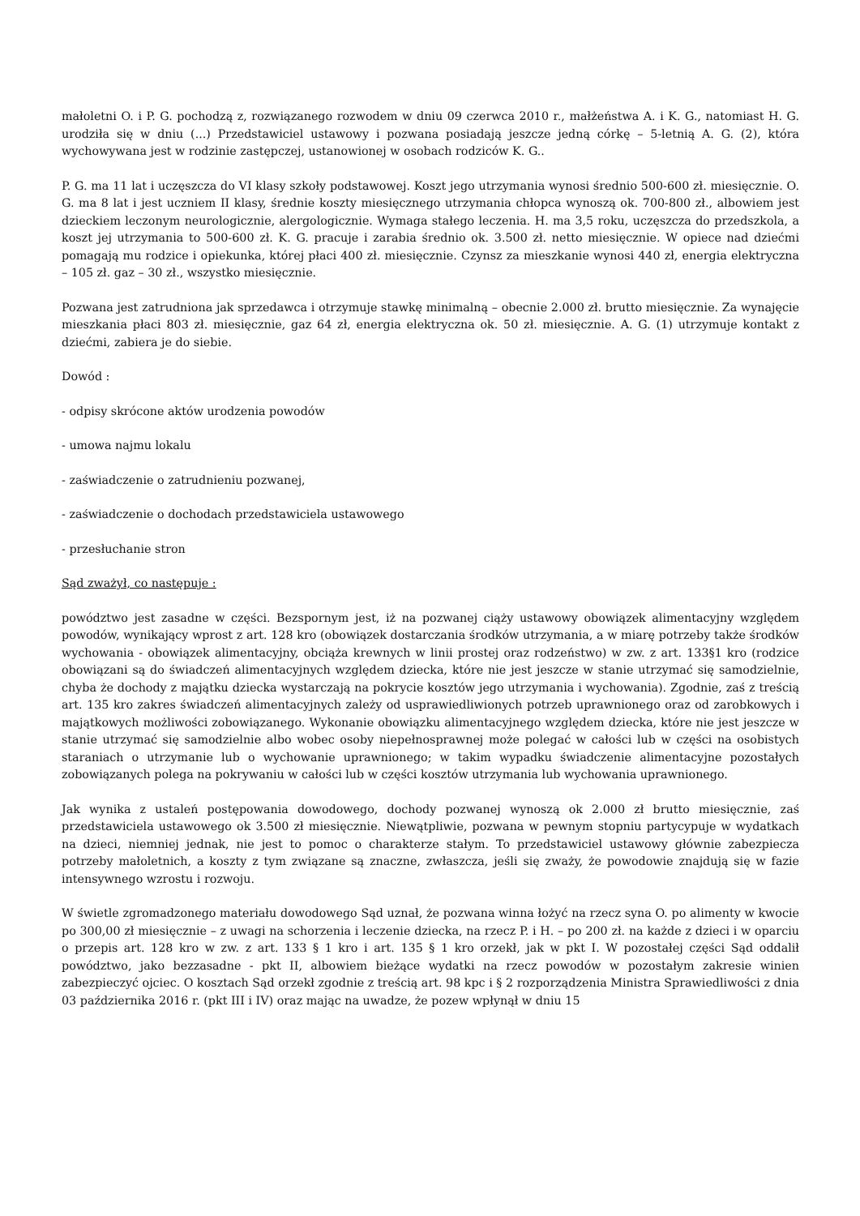małoletni O. i P. G. pochodzą z, rozwiązanego rozwodem w dniu 09 czerwca 2010 r., małżeństwa A. i K. G., natomiast H. G. urodziła się w dniu (...) Przedstawiciel ustawowy i pozwana posiadają jeszcze jedną córkę – 5-letnią A. G. (2), która wychowywana jest w rodzinie zastępczej, ustanowionej w osobach rodziców K. G..
P. G. ma 11 lat i uczęszcza do VI klasy szkoły podstawowej. Koszt jego utrzymania wynosi średnio 500-600 zł. miesięcznie. O. G. ma 8 lat i jest uczniem II klasy, średnie koszty miesięcznego utrzymania chłopca wynoszą ok. 700-800 zł., albowiem jest dzieckiem leczonym neurologicznie, alergologicznie. Wymaga stałego leczenia. H. ma 3,5 roku, uczęszcza do przedszkola, a koszt jej utrzymania to 500-600 zł. K. G. pracuje i zarabia średnio ok. 3.500 zł. netto miesięcznie. W opiece nad dziećmi pomagają mu rodzice i opiekunka, której płaci 400 zł. miesięcznie. Czynsz za mieszkanie wynosi 440 zł, energia elektryczna – 105 zł. gaz – 30 zł., wszystko miesięcznie.
Pozwana jest zatrudniona jak sprzedawca i otrzymuje stawkę minimalną – obecnie 2.000 zł. brutto miesięcznie. Za wynajęcie mieszkania płaci 803 zł. miesięcznie, gaz 64 zł, energia elektryczna ok. 50 zł. miesięcznie. A. G. (1) utrzymuje kontakt z dziećmi, zabiera je do siebie.
Dowód :
- odpisy skrócone aktów urodzenia powodów
- umowa najmu lokalu
- zaświadczenie o zatrudnieniu pozwanej,
- zaświadczenie o dochodach przedstawiciela ustawowego
- przesłuchanie stron
Sąd zważył, co następuje :
powództwo jest zasadne w części. Bezspornym jest, iż na pozwanej ciąży ustawowy obowiązek alimentacyjny względem powodów, wynikający wprost z art. 128 kro (obowiązek dostarczania środków utrzymania, a w miarę potrzeby także środków wychowania - obowiązek alimentacyjny, obciąża krewnych w linii prostej oraz rodzeństwo) w zw. z art. 133§1 kro (rodzice obowiązani są do świadczeń alimentacyjnych względem dziecka, które nie jest jeszcze w stanie utrzymać się samodzielnie, chyba że dochody z majątku dziecka wystarczają na pokrycie kosztów jego utrzymania i wychowania). Zgodnie, zaś z treścią art. 135 kro zakres świadczeń alimentacyjnych zależy od usprawiedliwionych potrzeb uprawnionego oraz od zarobkowych i majątkowych możliwości zobowiązanego. Wykonanie obowiązku alimentacyjnego względem dziecka, które nie jest jeszcze w stanie utrzymać się samodzielnie albo wobec osoby niepełnosprawnej może polegać w całości lub w części na osobistych staraniach o utrzymanie lub o wychowanie uprawnionego; w takim wypadku świadczenie alimentacyjne pozostałych zobowiązanych polega na pokrywaniu w całości lub w części kosztów utrzymania lub wychowania uprawnionego.
Jak wynika z ustaleń postępowania dowodowego, dochody pozwanej wynoszą ok 2.000 zł brutto miesięcznie, zaś przedstawiciela ustawowego ok 3.500 zł miesięcznie. Niewątpliwie, pozwana w pewnym stopniu partycypuje w wydatkach na dzieci, niemniej jednak, nie jest to pomoc o charakterze stałym. To przedstawiciel ustawowy głównie zabezpiecza potrzeby małoletnich, a koszty z tym związane są znaczne, zwłaszcza, jeśli się zważy, że powodowie znajdują się w fazie intensywnego wzrostu i rozwoju.
W świetle zgromadzonego materiału dowodowego Sąd uznał, że pozwana winna łożyć na rzecz syna O. po alimenty w kwocie po 300,00 zł miesięcznie – z uwagi na schorzenia i leczenie dziecka, na rzecz P. i H. – po 200 zł. na każde z dzieci i w oparciu o przepis art. 128 kro w zw. z art. 133 § 1 kro i art. 135 § 1 kro orzekł, jak w pkt I. W pozostałej części Sąd oddalił powództwo, jako bezzasadne - pkt II, albowiem bieżące wydatki na rzecz powodów w pozostałym zakresie winien zabezpieczyć ojciec. O kosztach Sąd orzekł zgodnie z treścią art. 98 kpc i § 2 rozporządzenia Ministra Sprawiedliwości z dnia 03 października 2016 r. (pkt III i IV) oraz mając na uwadze, że pozew wpłynął w dniu 15